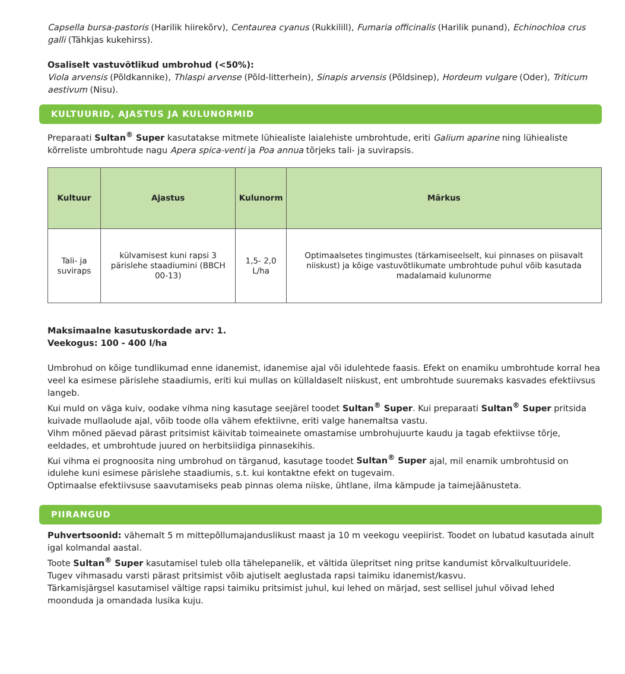Capsella bursa-pastoris (Harilik hiirekõrv), Centaurea cyanus (Rukkilill), Fumaria officinalis (Harilik punand), Echinochloa crus galli (Tähkjas kukehirss).
Osaliselt vastuvõtlikud umbrohud (<50%):
Viola arvensis (Põldkannike), Thlaspi arvense (Põld-litterhein), Sinapis arvensis (Põldsinep), Hordeum vulgare (Oder), Triticum aestivum (Nisu).
KULTUURID, AJASTUS JA KULUNORMID
Preparaati Sultan<sup>®</sup> Super kasutatakse mitmete lühiealiste laialehiste umbrohtude, eriti Galium aparine ning lühiealiste kõrreliste umbrohtude nagu Apera spica-venti ja Poa annua tõrjeks tali- ja suvirapsis.
| Kultuur | Ajastus | Kulunorm | Märkus |
| --- | --- | --- | --- |
| Tali- ja suviraps | külvamisest kuni rapsi 3 pärislehe staadiumini (BBCH 00-13) | 1,5- 2,0 L/ha | Optimaalsetes tingimustes (tärkamiseelselt, kui pinnases on piisavalt niiskust) ja kõige vastuvõtlikumate umbrohtude puhul võib kasutada madalamaid kulunorme |
Maksimaalne kasutuskordade arv: 1.
Veekogus: 100 - 400 l/ha
Umbrohud on kõige tundlikumad enne idanemist, idanemise ajal või idulehtede faasis. Efekt on enamiku umbrohtude korral hea veel ka esimese pärislehe staadiumis, eriti kui mullas on küllaldaselt niiskust, ent umbrohtude suuremaks kasvades efektiivsus langeb.
Kui muld on väga kuiv, oodake vihma ning kasutage seejärel toodet Sultan<sup>®</sup> Super. Kui preparaati Sultan<sup>®</sup> Super pritsida kuivade mullaolude ajal, võib toode olla vähem efektiivne, eriti valge hanemaltsa vastu.
Vihm mõned päevad pärast pritsimist käivitab toimeainete omastamise umbrohujuurte kaudu ja tagab efektiivse tõrje, eeldades, et umbrohtude juured on herbitsiidiga pinnasekihis.
Kui vihma ei prognoosita ning umbrohud on tärganud, kasutage toodet Sultan<sup>®</sup> Super ajal, mil enamik umbrohtusid on idulehe kuni esimese pärislehe staadiumis, s.t. kui kontaktne efekt on tugevaim.
Optimaalse efektiivsuse saavutamiseks peab pinnas olema niiske, ühtlane, ilma kämpude ja taimejäänusteta.
PIIRANGUD
Puhvertsoonid: vähemalt 5 m mittepõllumajanduslikust maast ja 10 m veekogu veepiirist. Toodet on lubatud kasutada ainult igal kolmandal aastal.
Toote Sultan<sup>®</sup> Super kasutamisel tuleb olla tähelepanelik, et vältida ülepritset ning pritse kandumist kõrvalkultuuridele.
Tugev vihmasadu varsti pärast pritsimist võib ajutiselt aeglustada rapsi taimiku idanemist/kasvu.
Tärkamisjärgsel kasutamisel vältige rapsi taimiku pritsimist juhul, kui lehed on märjad, sest sellisel juhul võivad lehed moonduda ja omandada lusika kuju.